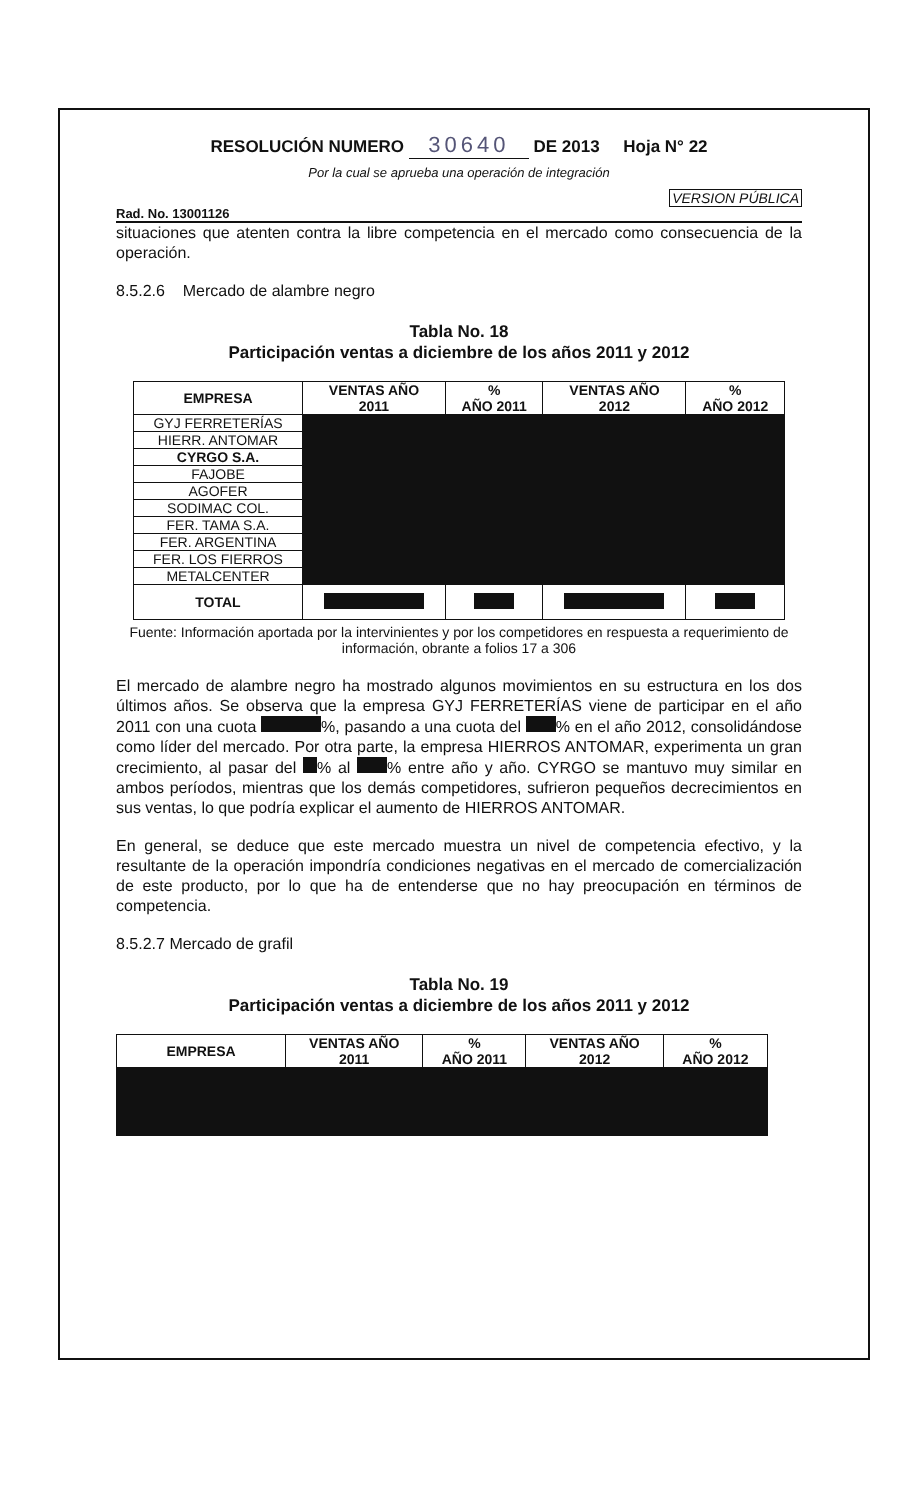RESOLUCIÓN NUMERO 30640 DE 2013 Hoja N° 22
Por la cual se aprueba una operación de integración
VERSION PÚBLICA
Rad. No. 13001126
situaciones que atenten contra la libre competencia en el mercado como consecuencia de la operación.
8.5.2.6 Mercado de alambre negro
Tabla No. 18
Participación ventas a diciembre de los años 2011 y 2012
| EMPRESA | VENTAS AÑO 2011 | % AÑO 2011 | VENTAS AÑO 2012 | % AÑO 2012 |
| --- | --- | --- | --- | --- |
| GYJ FERRETERÍAS | | | | |
| HIERR. ANTOMAR | | | | |
| CYRGO S.A. | | | | |
| FAJOBE | | | | |
| AGOFER | | | | |
| SODIMAC COL. | | | | |
| FER. TAMA S.A. | | | | |
| FER. ARGENTINA | | | | |
| FER. LOS FIERROS | | | | |
| METALCENTER | | | | |
| TOTAL | | | | |
Fuente: Información aportada por la intervinientes y por los competidores en respuesta a requerimiento de información, obrante a folios 17 a 306
El mercado de alambre negro ha mostrado algunos movimientos en su estructura en los dos últimos años. Se observa que la empresa GYJ FERRETERÍAS viene de participar en el año 2011 con una cuota %, pasando a una cuota del % en el año 2012, consolidándose como líder del mercado. Por otra parte, la empresa HIERROS ANTOMAR, experimenta un gran crecimiento, al pasar del % al % entre año y año. CYRGO se mantuvo muy similar en ambos períodos, mientras que los demás competidores, sufrieron pequeños decrecimientos en sus ventas, lo que podría explicar el aumento de HIERROS ANTOMAR.
En general, se deduce que este mercado muestra un nivel de competencia efectivo, y la resultante de la operación impondría condiciones negativas en el mercado de comercialización de este producto, por lo que ha de entenderse que no hay preocupación en términos de competencia.
8.5.2.7 Mercado de grafil
Tabla No. 19
Participación ventas a diciembre de los años 2011 y 2012
| EMPRESA | VENTAS AÑO 2011 | % AÑO 2011 | VENTAS AÑO 2012 | % AÑO 2012 |
| --- | --- | --- | --- | --- |